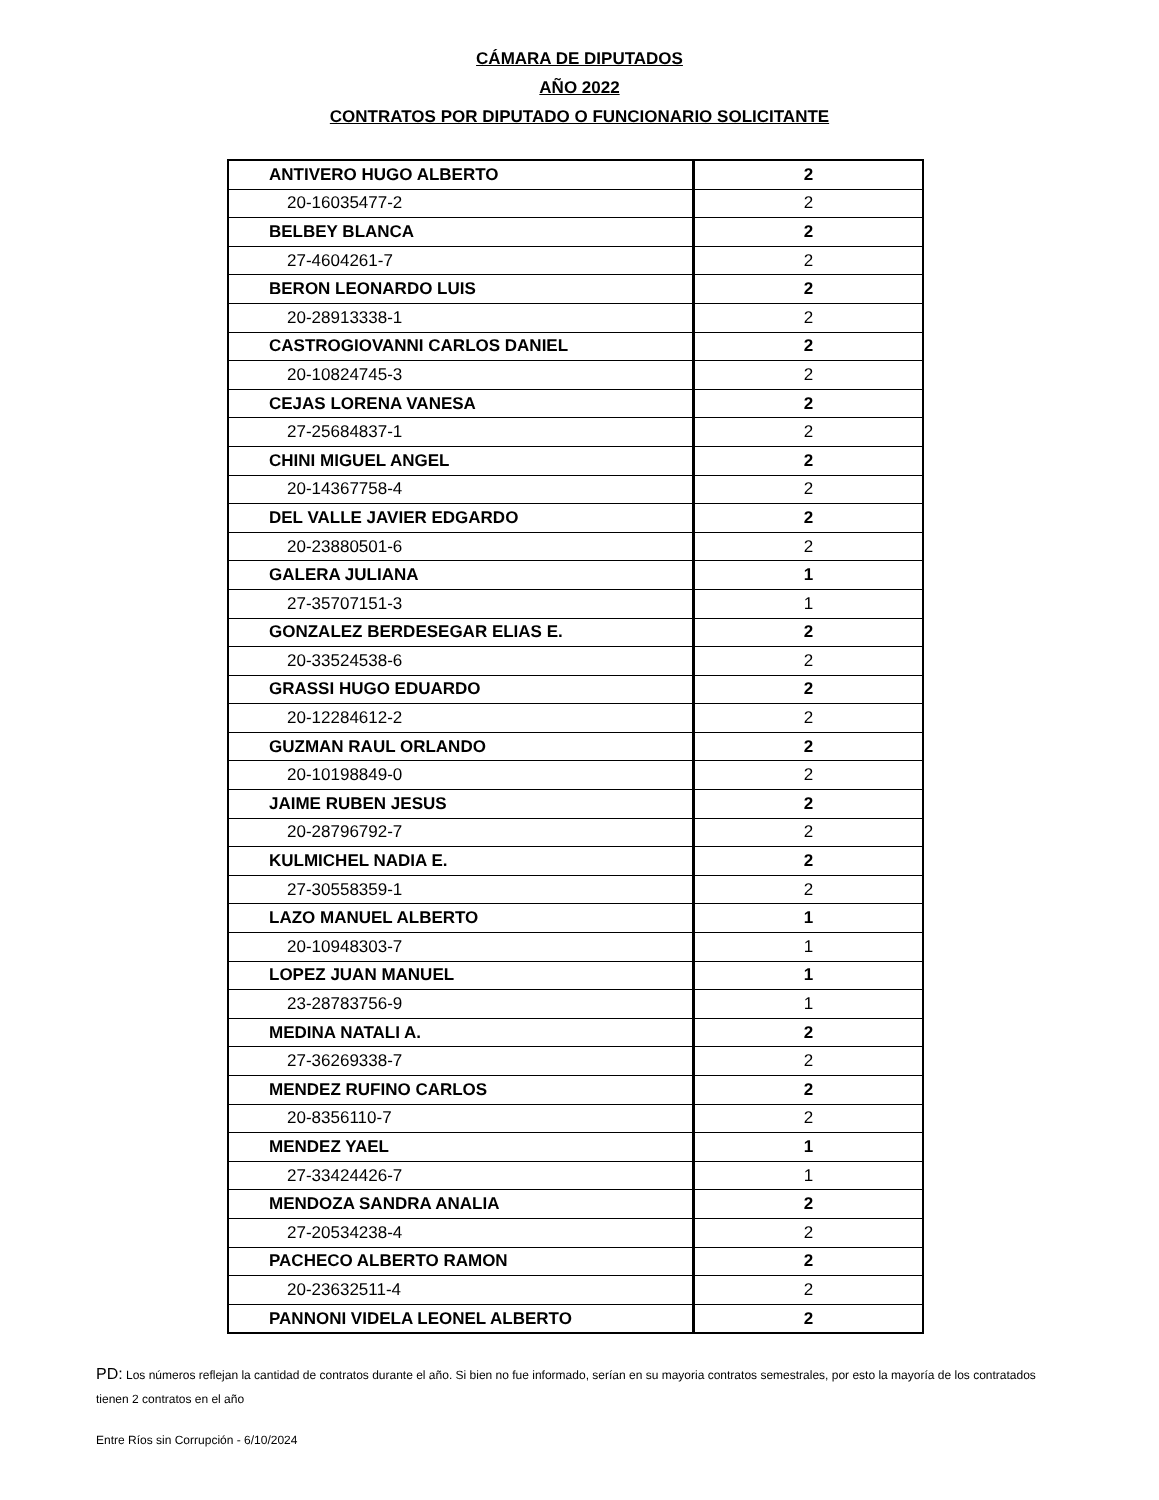CÁMARA DE DIPUTADOS
AÑO 2022
CONTRATOS POR DIPUTADO O FUNCIONARIO SOLICITANTE
| ANTIVERO HUGO ALBERTO | 2 |
| 20-16035477-2 | 2 |
| BELBEY BLANCA | 2 |
| 27-4604261-7 | 2 |
| BERON LEONARDO LUIS | 2 |
| 20-28913338-1 | 2 |
| CASTROGIOVANNI CARLOS DANIEL | 2 |
| 20-10824745-3 | 2 |
| CEJAS LORENA VANESA | 2 |
| 27-25684837-1 | 2 |
| CHINI MIGUEL ANGEL | 2 |
| 20-14367758-4 | 2 |
| DEL VALLE JAVIER EDGARDO | 2 |
| 20-23880501-6 | 2 |
| GALERA JULIANA | 1 |
| 27-35707151-3 | 1 |
| GONZALEZ BERDESEGAR ELIAS E. | 2 |
| 20-33524538-6 | 2 |
| GRASSI HUGO EDUARDO | 2 |
| 20-12284612-2 | 2 |
| GUZMAN RAUL ORLANDO | 2 |
| 20-10198849-0 | 2 |
| JAIME RUBEN JESUS | 2 |
| 20-28796792-7 | 2 |
| KULMICHEL NADIA E. | 2 |
| 27-30558359-1 | 2 |
| LAZO MANUEL ALBERTO | 1 |
| 20-10948303-7 | 1 |
| LOPEZ JUAN MANUEL | 1 |
| 23-28783756-9 | 1 |
| MEDINA NATALI A. | 2 |
| 27-36269338-7 | 2 |
| MENDEZ RUFINO CARLOS | 2 |
| 20-8356110-7 | 2 |
| MENDEZ YAEL | 1 |
| 27-33424426-7 | 1 |
| MENDOZA SANDRA ANALIA | 2 |
| 27-20534238-4 | 2 |
| PACHECO ALBERTO RAMON | 2 |
| 20-23632511-4 | 2 |
| PANNONI VIDELA LEONEL ALBERTO | 2 |
PD: Los números reflejan la cantidad de contratos durante el año. Si bien no fue informado, serían en su mayoria contratos semestrales, por esto la mayoría de los contratados tienen 2 contratos en el año
Entre Ríos sin Corrupción - 6/10/2024